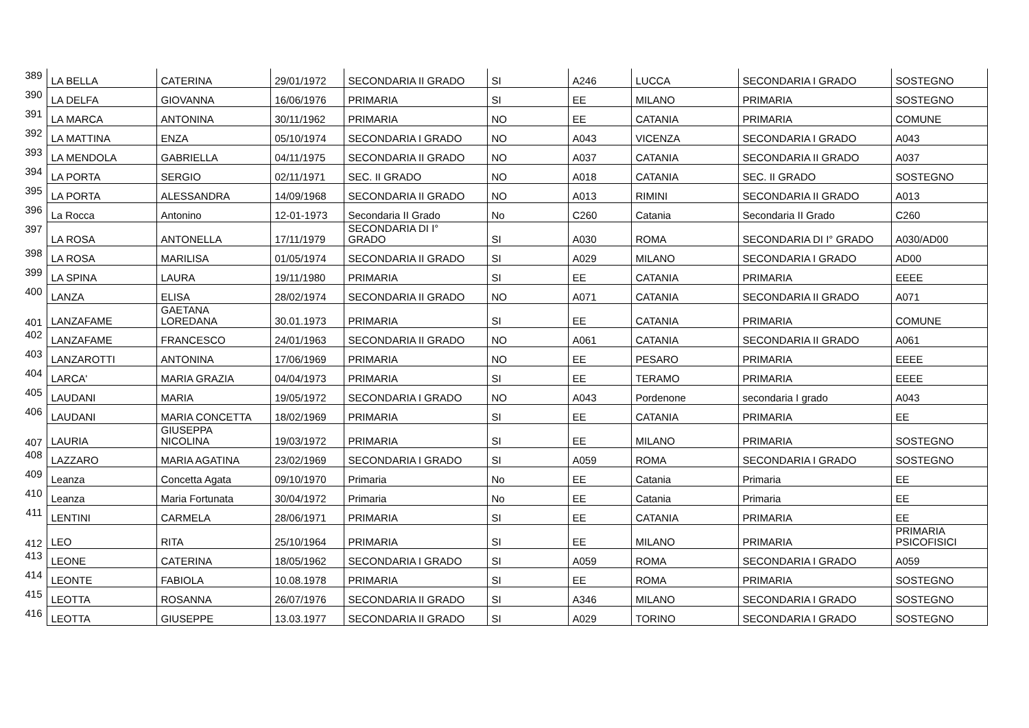| 389 | LA BELLA | CATERINA | 29/01/1972 | SECONDARIA II GRADO | SI | A246 | LUCCA | SECONDARIA I GRADO | SOSTEGNO |
| 390 | LA DELFA | GIOVANNA | 16/06/1976 | PRIMARIA | SI | EE | MILANO | PRIMARIA | SOSTEGNO |
| 391 | LA MARCA | ANTONINA | 30/11/1962 | PRIMARIA | NO | EE | CATANIA | PRIMARIA | COMUNE |
| 392 | LA MATTINA | ENZA | 05/10/1974 | SECONDARIA I GRADO | NO | A043 | VICENZA | SECONDARIA I GRADO | A043 |
| 393 | LA MENDOLA | GABRIELLA | 04/11/1975 | SECONDARIA II GRADO | NO | A037 | CATANIA | SECONDARIA II GRADO | A037 |
| 394 | LA PORTA | SERGIO | 02/11/1971 | SEC. II GRADO | NO | A018 | CATANIA | SEC. II GRADO | SOSTEGNO |
| 395 | LA PORTA | ALESSANDRA | 14/09/1968 | SECONDARIA II GRADO | NO | A013 | RIMINI | SECONDARIA II GRADO | A013 |
| 396 | La Rocca | Antonino | 12-01-1973 | Secondaria II Grado | No | C260 | Catania | Secondaria II Grado | C260 |
| 397 | LA ROSA | ANTONELLA | 17/11/1979 | SECONDARIA DI I° GRADO | SI | A030 | ROMA | SECONDARIA DI I° GRADO | A030/AD00 |
| 398 | LA ROSA | MARILISA | 01/05/1974 | SECONDARIA II GRADO | SI | A029 | MILANO | SECONDARIA I GRADO | AD00 |
| 399 | LA SPINA | LAURA | 19/11/1980 | PRIMARIA | SI | EE | CATANIA | PRIMARIA | EEEE |
| 400 | LANZA | ELISA | 28/02/1974 | SECONDARIA II GRADO | NO | A071 | CATANIA | SECONDARIA II GRADO | A071 |
| 401 | LANZAFAME | GAETANA LOREDANA | 30.01.1973 | PRIMARIA | SI | EE | CATANIA | PRIMARIA | COMUNE |
| 402 | LANZAFAME | FRANCESCO | 24/01/1963 | SECONDARIA II GRADO | NO | A061 | CATANIA | SECONDARIA II GRADO | A061 |
| 403 | LANZAROTTI | ANTONINA | 17/06/1969 | PRIMARIA | NO | EE | PESARO | PRIMARIA | EEEE |
| 404 | LARCA' | MARIA GRAZIA | 04/04/1973 | PRIMARIA | SI | EE | TERAMO | PRIMARIA | EEEE |
| 405 | LAUDANI | MARIA | 19/05/1972 | SECONDARIA I GRADO | NO | A043 | Pordenone | secondaria I grado | A043 |
| 406 | LAUDANI | MARIA CONCETTA | 18/02/1969 | PRIMARIA | SI | EE | CATANIA | PRIMARIA | EE |
| 407 | LAURIA | GIUSEPPA NICOLINA | 19/03/1972 | PRIMARIA | SI | EE | MILANO | PRIMARIA | SOSTEGNO |
| 408 | LAZZARO | MARIA AGATINA | 23/02/1969 | SECONDARIA I GRADO | SI | A059 | ROMA | SECONDARIA I GRADO | SOSTEGNO |
| 409 | Leanza | Concetta Agata | 09/10/1970 | Primaria | No | EE | Catania | Primaria | EE |
| 410 | Leanza | Maria Fortunata | 30/04/1972 | Primaria | No | EE | Catania | Primaria | EE |
| 411 | LENTINI | CARMELA | 28/06/1971 | PRIMARIA | SI | EE | CATANIA | PRIMARIA | EE |
| 412 | LEO | RITA | 25/10/1964 | PRIMARIA | SI | EE | MILANO | PRIMARIA | PRIMARIA PSICOFISICI |
| 413 | LEONE | CATERINA | 18/05/1962 | SECONDARIA I GRADO | SI | A059 | ROMA | SECONDARIA I GRADO | A059 |
| 414 | LEONTE | FABIOLA | 10.08.1978 | PRIMARIA | SI | EE | ROMA | PRIMARIA | SOSTEGNO |
| 415 | LEOTTA | ROSANNA | 26/07/1976 | SECONDARIA II GRADO | SI | A346 | MILANO | SECONDARIA I GRADO | SOSTEGNO |
| 416 | LEOTTA | GIUSEPPE | 13.03.1977 | SECONDARIA II GRADO | SI | A029 | TORINO | SECONDARIA I GRADO | SOSTEGNO |